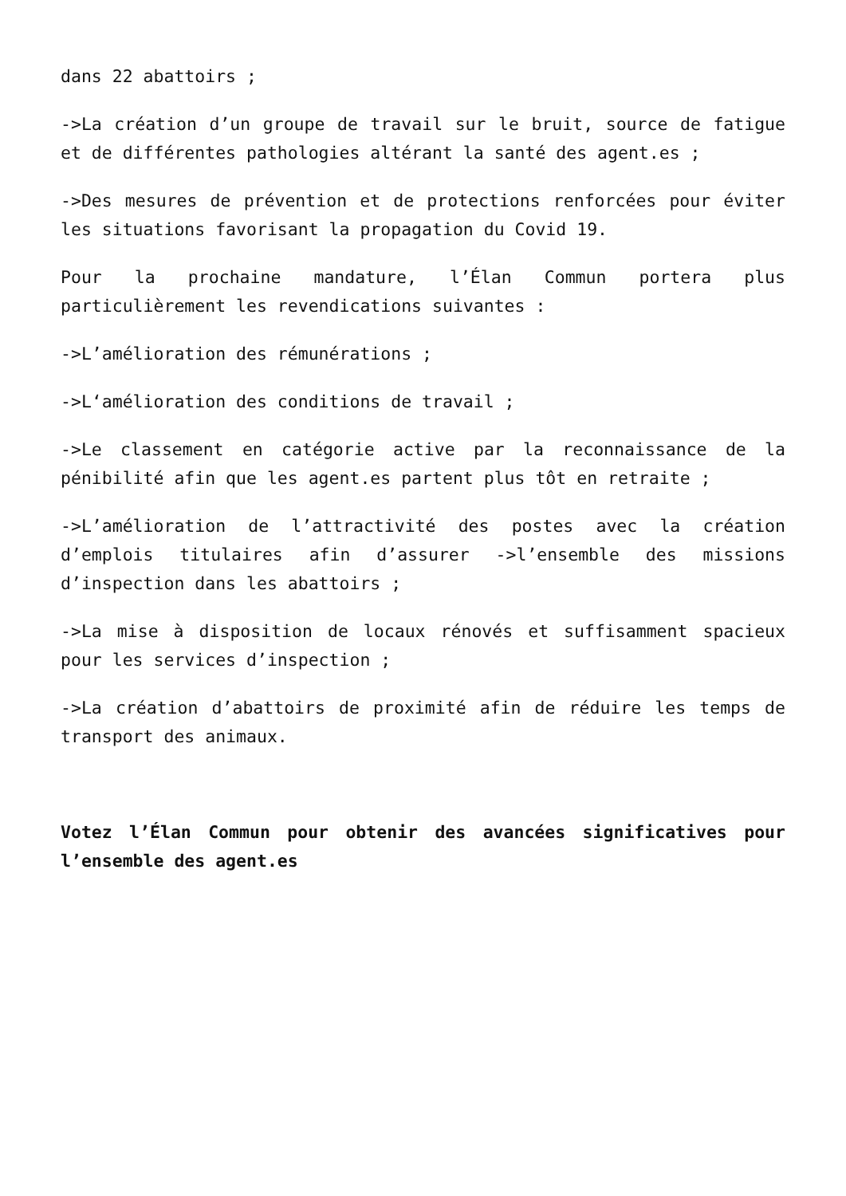dans 22 abattoirs ;
->La création d’un groupe de travail sur le bruit, source de fatigue et de différentes pathologies altérant la santé des agent.es ;
->Des mesures de prévention et de protections renforcées pour éviter les situations favorisant la propagation du Covid 19.
Pour la prochaine mandature, l’Élan Commun portera plus particulièrement les revendications suivantes :
->L’amélioration des rémunérations ;
->L‘amélioration des conditions de travail ;
->Le classement en catégorie active par la reconnaissance de la pénibilité afin que les agent.es partent plus tôt en retraite ;
->L’amélioration de l’attractivité des postes avec la création d’emplois titulaires afin d’assurer ->l’ensemble des missions d’inspection dans les abattoirs ;
->La mise à disposition de locaux rénovés et suffisamment spacieux pour les services d’inspection ;
->La création d’abattoirs de proximité afin de réduire les temps de transport des animaux.
Votez l’Élan Commun pour obtenir des avancées significatives pour l’ensemble des agent.es